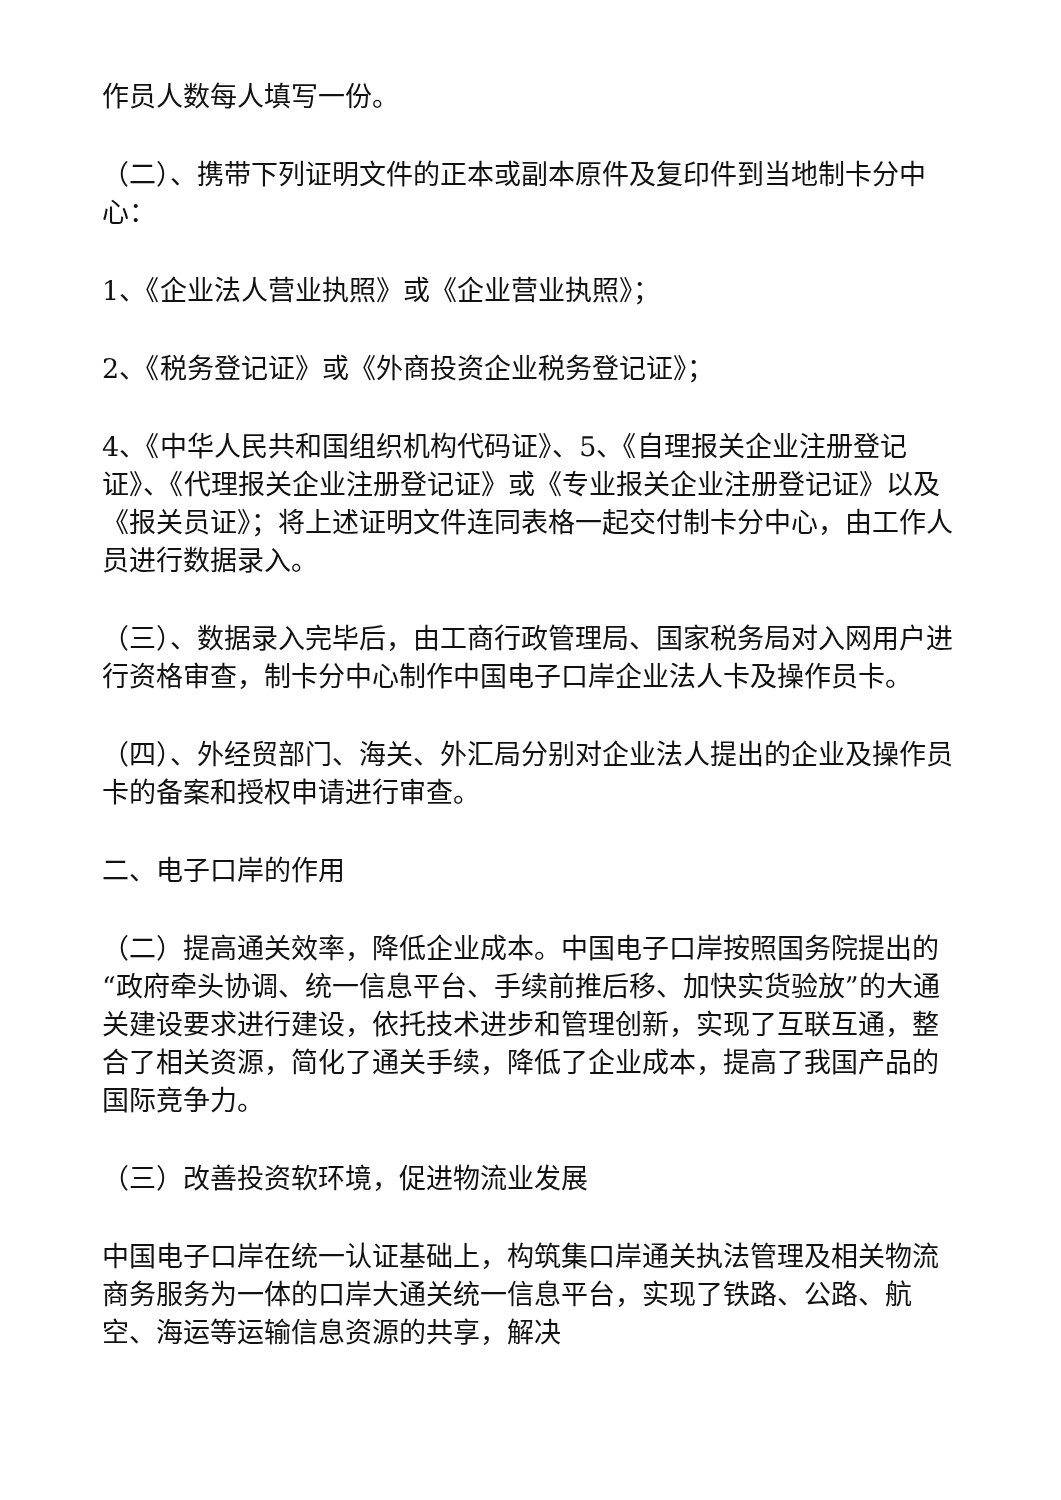作员人数每人填写一份。
（二）、携带下列证明文件的正本或副本原件及复印件到当地制卡分中心：
1、《企业法人营业执照》或《企业营业执照》；
2、《税务登记证》或《外商投资企业税务登记证》；
4、《中华人民共和国组织机构代码证》、5、《自理报关企业注册登记证》、《代理报关企业注册登记证》或《专业报关企业注册登记证》以及《报关员证》；将上述证明文件连同表格一起交付制卡分中心，由工作人员进行数据录入。
（三）、数据录入完毕后，由工商行政管理局、国家税务局对入网用户进行资格审查，制卡分中心制作中国电子口岸企业法人卡及操作员卡。
（四）、外经贸部门、海关、外汇局分别对企业法人提出的企业及操作员卡的备案和授权申请进行审查。
二、电子口岸的作用
（二）提高通关效率，降低企业成本。中国电子口岸按照国务院提出的“政府牵头协调、统一信息平台、手续前推后移、加快实货验放”的大通关建设要求进行建设，依托技术进步和管理创新，实现了互联互通，整合了相关资源，简化了通关手续，降低了企业成本，提高了我国产品的国际竞争力。
（三）改善投资软环境，促进物流业发展
中国电子口岸在统一认证基础上，构筑集口岸通关执法管理及相关物流商务服务为一体的口岸大通关统一信息平台，实现了铁路、公路、航空、海运等运输信息资源的共享，解决